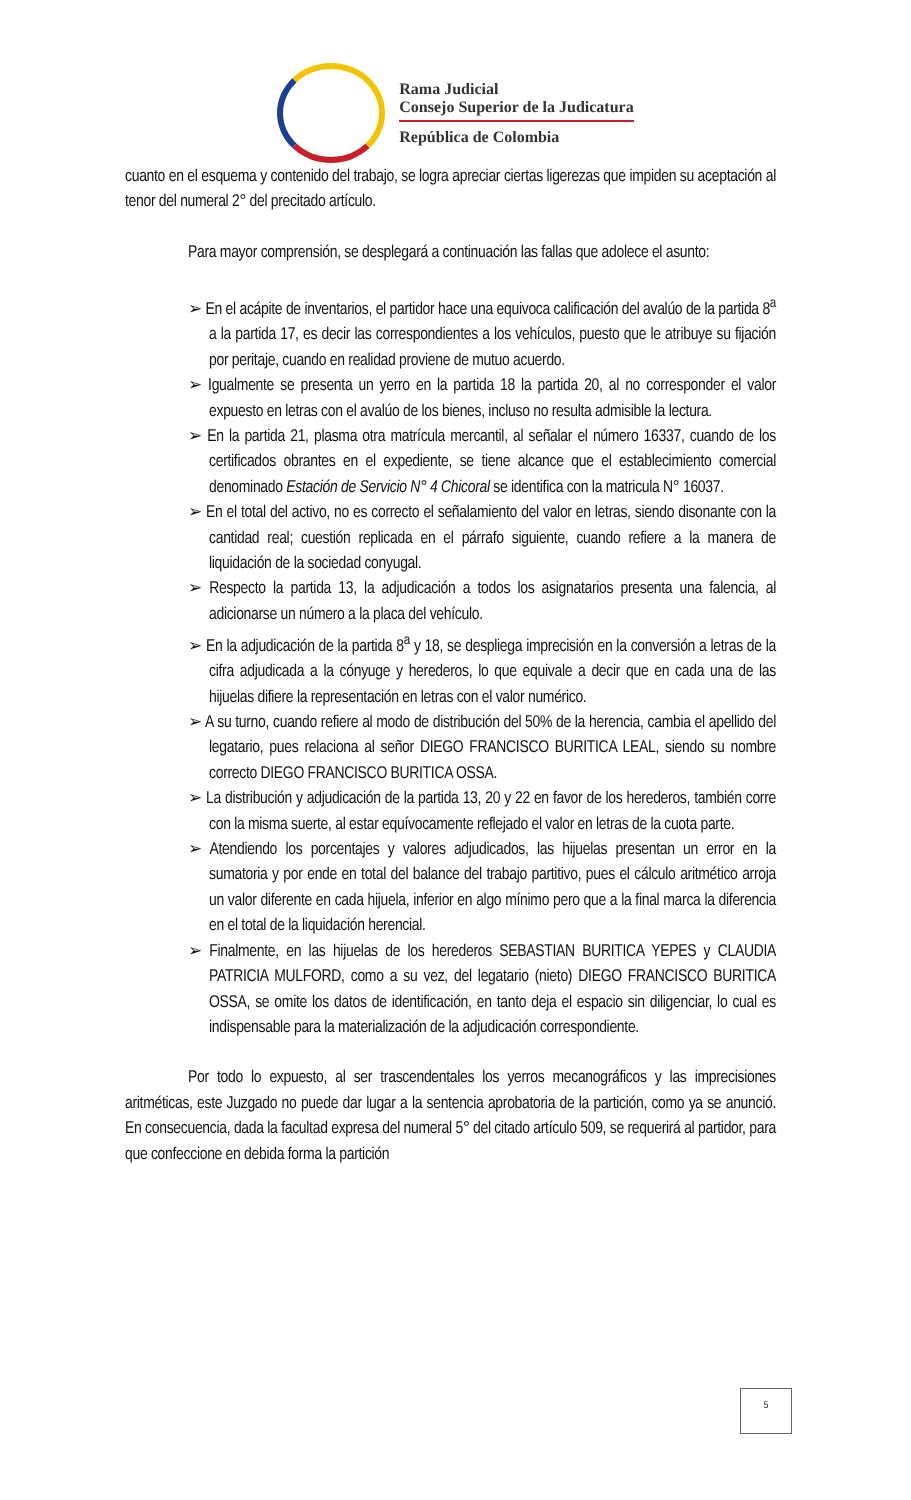Rama Judicial
Consejo Superior de la Judicatura
República de Colombia
cuanto en el esquema y contenido del trabajo, se logra apreciar ciertas ligerezas que impiden su aceptación al tenor del numeral 2° del precitado artículo.
Para mayor comprensión, se desplegará a continuación las fallas que adolece el asunto:
➢ En el acápite de inventarios, el partidor hace una equivoca calificación del avalúo de la partida 8<sup>a</sup> a la partida 17, es decir las correspondientes a los vehículos, puesto que le atribuye su fijación por peritaje, cuando en realidad proviene de mutuo acuerdo.
➢ Igualmente se presenta un yerro en la partida 18 la partida 20, al no corresponder el valor expuesto en letras con el avalúo de los bienes, incluso no resulta admisible la lectura.
➢ En la partida 21, plasma otra matrícula mercantil, al señalar el número 16337, cuando de los certificados obrantes en el expediente, se tiene alcance que el establecimiento comercial denominado Estación de Servicio N° 4 Chicoral se identifica con la matricula N° 16037.
➢ En el total del activo, no es correcto el señalamiento del valor en letras, siendo disonante con la cantidad real; cuestión replicada en el párrafo siguiente, cuando refiere a la manera de liquidación de la sociedad conyugal.
➢ Respecto la partida 13, la adjudicación a todos los asignatarios presenta una falencia, al adicionarse un número a la placa del vehículo.
➢ En la adjudicación de la partida 8<sup>a</sup> y 18, se despliega imprecisión en la conversión a letras de la cifra adjudicada a la cónyuge y herederos, lo que equivale a decir que en cada una de las hijuelas difiere la representación en letras con el valor numérico.
➢ A su turno, cuando refiere al modo de distribución del 50% de la herencia, cambia el apellido del legatario, pues relaciona al señor DIEGO FRANCISCO BURITICA LEAL, siendo su nombre correcto DIEGO FRANCISCO BURITICA OSSA.
➢ La distribución y adjudicación de la partida 13, 20 y 22 en favor de los herederos, también corre con la misma suerte, al estar equívocamente reflejado el valor en letras de la cuota parte.
➢ Atendiendo los porcentajes y valores adjudicados, las hijuelas presentan un error en la sumatoria y por ende en total del balance del trabajo partitivo, pues el cálculo aritmético arroja un valor diferente en cada hijuela, inferior en algo mínimo pero que a la final marca la diferencia en el total de la liquidación herencial.
➢ Finalmente, en las hijuelas de los herederos SEBASTIAN BURITICA YEPES y CLAUDIA PATRICIA MULFORD, como a su vez, del legatario (nieto) DIEGO FRANCISCO BURITICA OSSA, se omite los datos de identificación, en tanto deja el espacio sin diligenciar, lo cual es indispensable para la materialización de la adjudicación correspondiente.
Por todo lo expuesto, al ser trascendentales los yerros mecanográficos y las imprecisiones aritméticas, este Juzgado no puede dar lugar a la sentencia aprobatoria de la partición, como ya se anunció. En consecuencia, dada la facultad expresa del numeral 5° del citado artículo 509, se requerirá al partidor, para que confeccione en debida forma la partición
5